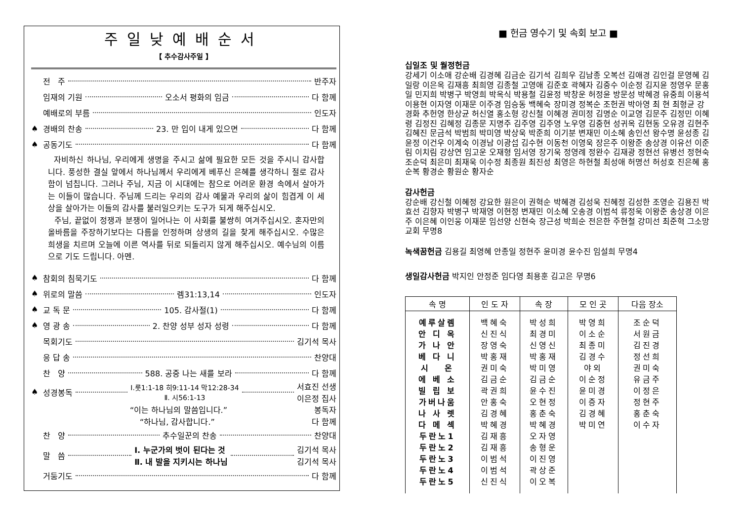주일낮예배순서
【 추수감사주일 】
전 주 반주자
임재의 기원 오소서 평화의 임금 다 함께
예배로의 부름 인도자
♠ 경배의 찬송 23. 만 입이 내게 있으면 다 함께
♠ 공동기도 다 함께
자비하신 하나님, 우리에게 생명을 주시고 삶에 필요한 모든 것을 주시니 감사합니다. 풍성한 결실 앞에서 하나님께서 우리에게 베푸신 은혜를 생각하니 절로 감사함이 넘칩니다. 그러나 주님, 지금 이 시대에는 참으로 어려운 환경 속에서 살아가는 이들이 많습니다. 주님께 드리는 우리의 감사 예물과 우리의 삶이 힘겹게 이 세상을 살아가는 이들의 감사를 불러일으키는 도구가 되게 해주십시오.
주님, 끝없이 정쟁과 분쟁이 일어나는 이 사회를 불쌍히 여겨주십시오. 혼자만의 올바름을 주장하기보다는 다름을 인정하며 상생의 길을 찾게 해주십시오. 수많은 희생을 치르며 오늘에 이른 역사를 뒤로 되돌리지 않게 해주십시오. 예수님의 이름으로 기도 드립니다. 아멘.
♠ 참회의 침묵기도 다 함께
♠ 위로의 말씀 렘31:13,14 인도자
♠ 교 독 문 105. 감사절(1) 다 함께
♠ 영 광 송 2. 찬양 성부 성자 성령 다 함께
목회기도 김기석 목사
응 답 송 찬양대
찬 양 588. 공중 나는 새를 보라 다 함께
♠ 성경봉독 Ⅰ.룻1:1-18 히9:11-14 막12:28-34
Ⅱ. 시56:1-13 서효진 선생
이은정 집사
“이는 하나님의 말씀입니다.” 봉독자
“하나님, 감사합니다.” 다 함께
찬 양 추수일꾼의 찬송 찬양대
말 씀 Ⅰ. 누군가의 벗이 된다는 것
Ⅱ. 내 발을 지키시는 하나님 김기석 목사
김기석 목사
거둠기도 다 함께
■ 헌금 영수기 및 속회 보고 ■
십일조 및 월정헌금
강세기 이소애 강순배 김경혜 김금순 김기석 김희우 김남종 오복선 김애경 김인걸 문영혜 김일랑 이은옥 김재흥 최희영 김종철 고영애 김준호 곽혜자 김중수 이순정 김지윤 정영우 문홍일 민지희 박병구 박영희 박옥식 박용철 김윤정 박창운 허정윤 방문성 박혜경 유중희 이용석 이용현 이자영 이재문 이주경 임승동 백혜숙 장미경 정복순 조헌권 박아영 최 현 최형균 강경화 추헌영 한상균 허신열 홍소형 강신철 이혜경 권미정 김명순 이교영 김문주 김정민 이혜령 김정진 김혜정 김종문 지명주 김주영 김주영 노우영 김중현 성귀옥 김현동 오유경 김현주 김혜진 문금석 박범희 박미영 박상욱 박준희 이기분 변재민 이소혜 송인선 왕수명 윤성종 김윤정 이건우 이계숙 이경남 이광섭 김수현 이동천 이영욱 장은주 이왕준 송상경 이유선 이준림 이치림 강상연 임고운 오재형 임서영 장기욱 정영례 정완수 김재광 정현선 유병선 정현숙 조순덕 최은미 최재욱 이수정 최종원 최진성 최영은 하현철 최성애 허명선 허성호 진은혜 홍순복 황경순 황원순 황자순
감사헌금
강순배 강신철 이혜정 강요한 원은이 권혁순 박혜경 김성욱 진혜정 김성한 조영순 김용진 박효선 김향자 박병구 박재영 이현정 변재민 이소혜 오송경 이범석 류정욱 이왕준 송상경 이은주 이은혜 이인웅 이재문 임선양 신현숙 장근성 박희순 전은한 주현철 강미선 최준혁 그소망교회 무명8
녹색꿈헌금 김용길 최영혜 안종일 정현주 윤미경 윤수진 임설희 무명4
생일감사헌금 박지인 안정준 임다영 최용훈 김고은 무명6
| 속 명 | 인 도 자 | 속 장 | 모 인 곳 | 다음 장소 |
| --- | --- | --- | --- | --- |
| 예루살렘 안 디 옥 가 나 안 베 다 니 시 온 에 베 소 빌 립 보 가버나움 나 사 렛 다 메 섹 두란노1 두란노2 두란노3 두란노4 두란노5 | 백혜숙 신진식 장영숙 박홍재 권미숙 김금순 곽권희 안홍숙 김경혜 박혜경 김재흥 김재흥 이범석 이범석 신진식 | 박성희 최경미 신영신 박홍재 박미영 김금순 윤수진 오현정 홍춘숙 박혜경 오자영 송형운 이진영 곽상준 이오복 | 박영희 이소순 최종미 김경수 야외 이순정 윤미경 이증자 김경혜 박미연 | 조순덕 서원금 김진경 정선희 권미숙 유금주 이정은 정현주 홍춘숙 이수자 |